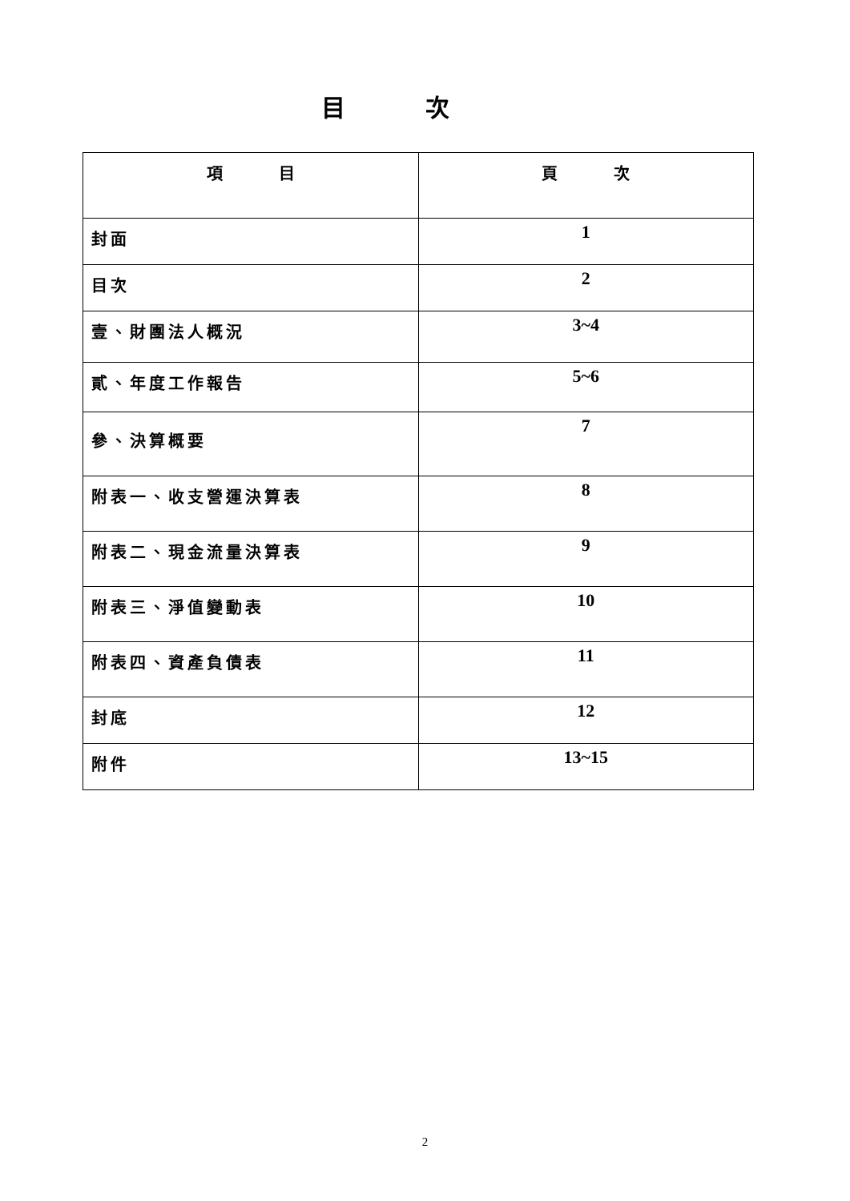目次
| 項 目 | 頁 次 |
| --- | --- |
| 封面 | 1 |
| 目次 | 2 |
| 壹、財團法人概況 | 3~4 |
| 貳、年度工作報告 | 5~6 |
| 參、決算概要 | 7 |
| 附表一、收支營運決算表 | 8 |
| 附表二、現金流量決算表 | 9 |
| 附表三、淨值變動表 | 10 |
| 附表四、資產負債表 | 11 |
| 封底 | 12 |
| 附件 | 13~15 |
2